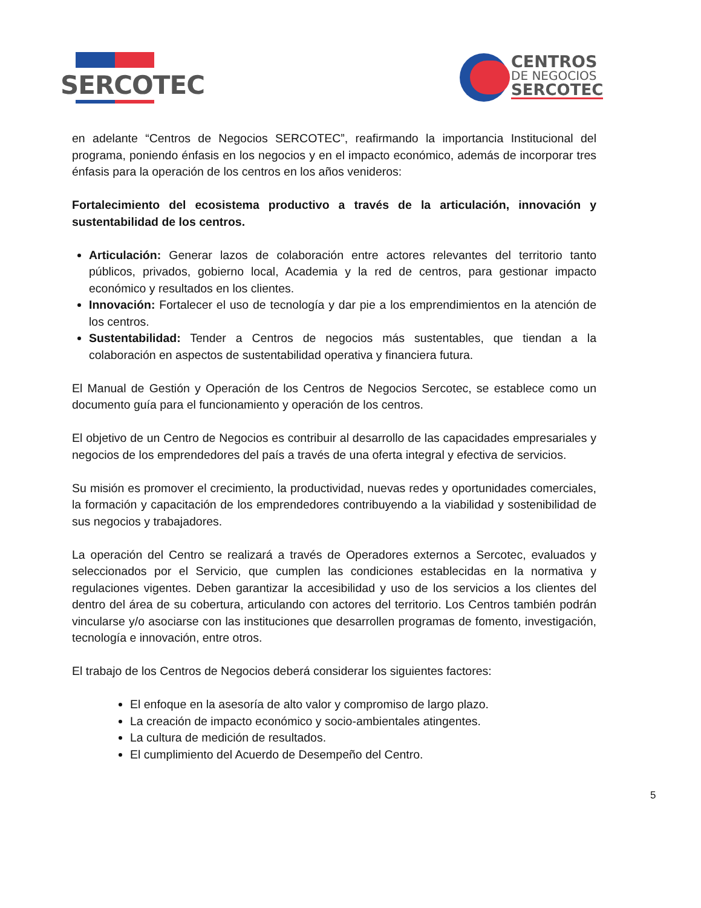SERCOTEC
CENTROS
DE NEGOCIOS
SERCOTEC
en adelante “Centros de Negocios SERCOTEC”, reafirmando la importancia Institucional del programa, poniendo énfasis en los negocios y en el impacto económico, además de incorporar tres énfasis para la operación de los centros en los años venideros:
Fortalecimiento del ecosistema productivo a través de la articulación, innovación y sustentabilidad de los centros.
Articulación: Generar lazos de colaboración entre actores relevantes del territorio tanto públicos, privados, gobierno local, Academia y la red de centros, para gestionar impacto económico y resultados en los clientes.
Innovación: Fortalecer el uso de tecnología y dar pie a los emprendimientos en la atención de los centros.
Sustentabilidad: Tender a Centros de negocios más sustentables, que tiendan a la colaboración en aspectos de sustentabilidad operativa y financiera futura.
El Manual de Gestión y Operación de los Centros de Negocios Sercotec, se establece como un documento guía para el funcionamiento y operación de los centros.
El objetivo de un Centro de Negocios es contribuir al desarrollo de las capacidades empresariales y negocios de los emprendedores del país a través de una oferta integral y efectiva de servicios.
Su misión es promover el crecimiento, la productividad, nuevas redes y oportunidades comerciales, la formación y capacitación de los emprendedores contribuyendo a la viabilidad y sostenibilidad de sus negocios y trabajadores.
La operación del Centro se realizará a través de Operadores externos a Sercotec, evaluados y seleccionados por el Servicio, que cumplen las condiciones establecidas en la normativa y regulaciones vigentes. Deben garantizar la accesibilidad y uso de los servicios a los clientes del dentro del área de su cobertura, articulando con actores del territorio. Los Centros también podrán vincularse y/o asociarse con las instituciones que desarrollen programas de fomento, investigación, tecnología e innovación, entre otros.
El trabajo de los Centros de Negocios deberá considerar los siguientes factores:
El enfoque en la asesoría de alto valor y compromiso de largo plazo.
La creación de impacto económico y socio-ambientales atingentes.
La cultura de medición de resultados.
El cumplimiento del Acuerdo de Desempeño del Centro.
5